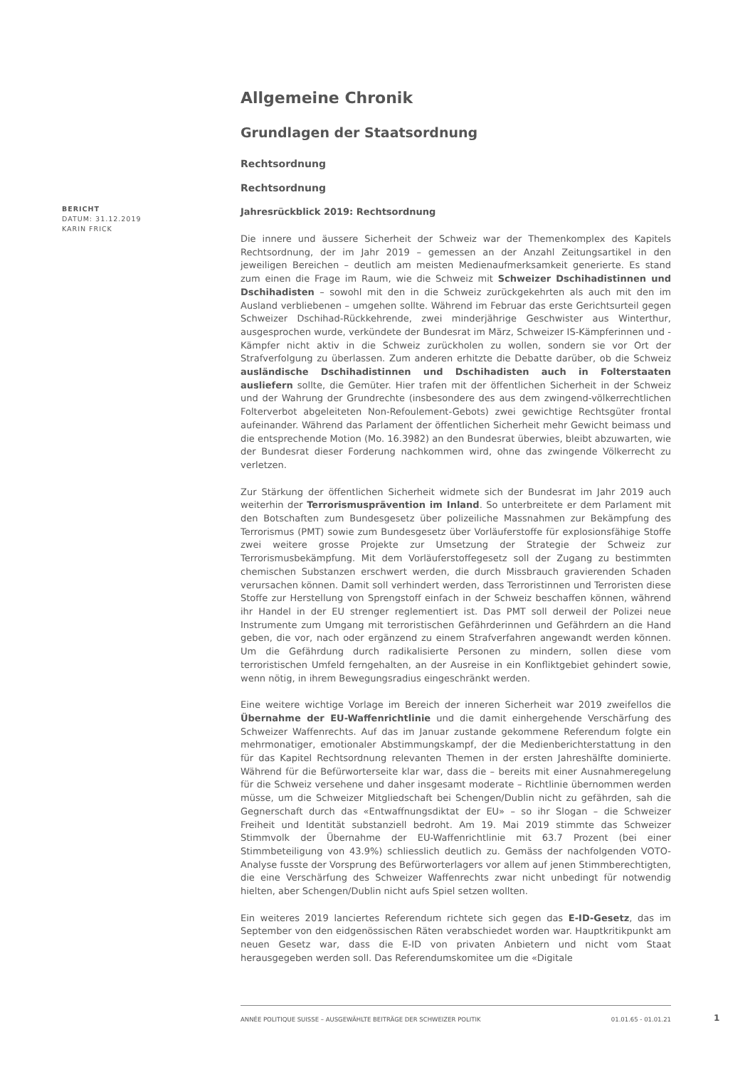BERICHT
DATUM: 31.12.2019
KARIN FRICK
Allgemeine Chronik
Grundlagen der Staatsordnung
Rechtsordnung
Rechtsordnung
Jahresrückblick 2019: Rechtsordnung
Die innere und äussere Sicherheit der Schweiz war der Themenkomplex des Kapitels Rechtsordnung, der im Jahr 2019 – gemessen an der Anzahl Zeitungsartikel in den jeweiligen Bereichen – deutlich am meisten Medienaufmerksamkeit generierte. Es stand zum einen die Frage im Raum, wie die Schweiz mit Schweizer Dschihadistinnen und Dschihadisten – sowohl mit den in die Schweiz zurückgekehrten als auch mit den im Ausland verbliebenen – umgehen sollte. Während im Februar das erste Gerichtsurteil gegen Schweizer Dschihad-Rückkehrende, zwei minderjährige Geschwister aus Winterthur, ausgesprochen wurde, verkündete der Bundesrat im März, Schweizer IS-Kämpferinnen und -Kämpfer nicht aktiv in die Schweiz zurückholen zu wollen, sondern sie vor Ort der Strafverfolgung zu überlassen. Zum anderen erhitzte die Debatte darüber, ob die Schweiz ausländische Dschihadistinnen und Dschihadisten auch in Folterstaaten ausliefern sollte, die Gemüter. Hier trafen mit der öffentlichen Sicherheit in der Schweiz und der Wahrung der Grundrechte (insbesondere des aus dem zwingend-völkerrechtlichen Folterverbot abgeleiteten Non-Refoulement-Gebots) zwei gewichtige Rechtsgüter frontal aufeinander. Während das Parlament der öffentlichen Sicherheit mehr Gewicht beimass und die entsprechende Motion (Mo. 16.3982) an den Bundesrat überwies, bleibt abzuwarten, wie der Bundesrat dieser Forderung nachkommen wird, ohne das zwingende Völkerrecht zu verletzen.
Zur Stärkung der öffentlichen Sicherheit widmete sich der Bundesrat im Jahr 2019 auch weiterhin der Terrorismusprävention im Inland. So unterbreitete er dem Parlament mit den Botschaften zum Bundesgesetz über polizeiliche Massnahmen zur Bekämpfung des Terrorismus (PMT) sowie zum Bundesgesetz über Vorläuferstoffe für explosionsfähige Stoffe zwei weitere grosse Projekte zur Umsetzung der Strategie der Schweiz zur Terrorismusbekämpfung. Mit dem Vorläuferstoffegesetz soll der Zugang zu bestimmten chemischen Substanzen erschwert werden, die durch Missbrauch gravierenden Schaden verursachen können. Damit soll verhindert werden, dass Terroristinnen und Terroristen diese Stoffe zur Herstellung von Sprengstoff einfach in der Schweiz beschaffen können, während ihr Handel in der EU strenger reglementiert ist. Das PMT soll derweil der Polizei neue Instrumente zum Umgang mit terroristischen Gefährderinnen und Gefährdern an die Hand geben, die vor, nach oder ergänzend zu einem Strafverfahren angewandt werden können. Um die Gefährdung durch radikalisierte Personen zu mindern, sollen diese vom terroristischen Umfeld ferngehalten, an der Ausreise in ein Konfliktgebiet gehindert sowie, wenn nötig, in ihrem Bewegungsradius eingeschränkt werden.
Eine weitere wichtige Vorlage im Bereich der inneren Sicherheit war 2019 zweifellos die Übernahme der EU-Waffenrichtlinie und die damit einhergehende Verschärfung des Schweizer Waffenrechts. Auf das im Januar zustande gekommene Referendum folgte ein mehrmonatiger, emotionaler Abstimmungskampf, der die Medienberichterstattung in den für das Kapitel Rechtsordnung relevanten Themen in der ersten Jahreshälfte dominierte. Während für die Befürworterseite klar war, dass die – bereits mit einer Ausnahmeregelung für die Schweiz versehene und daher insgesamt moderate – Richtlinie übernommen werden müsse, um die Schweizer Mitgliedschaft bei Schengen/Dublin nicht zu gefährden, sah die Gegnerschaft durch das «Entwaffnungsdiktat der EU» – so ihr Slogan – die Schweizer Freiheit und Identität substanziell bedroht. Am 19. Mai 2019 stimmte das Schweizer Stimmvolk der Übernahme der EU-Waffenrichtlinie mit 63.7 Prozent (bei einer Stimmbeteiligung von 43.9%) schliesslich deutlich zu. Gemäss der nachfolgenden VOTO-Analyse fusste der Vorsprung des Befürworterlagers vor allem auf jenen Stimmberechtigten, die eine Verschärfung des Schweizer Waffenrechts zwar nicht unbedingt für notwendig hielten, aber Schengen/Dublin nicht aufs Spiel setzen wollten.
Ein weiteres 2019 lanciertes Referendum richtete sich gegen das E-ID-Gesetz, das im September von den eidgenössischen Räten verabschiedet worden war. Hauptkritikpunkt am neuen Gesetz war, dass die E-ID von privaten Anbietern und nicht vom Staat herausgegeben werden soll. Das Referendumskomitee um die «Digitale
ANNÉE POLITIQUE SUISSE – AUSGEWÄHLTE BEITRÄGE DER SCHWEIZER POLITIK 01.01.65 - 01.01.21
1